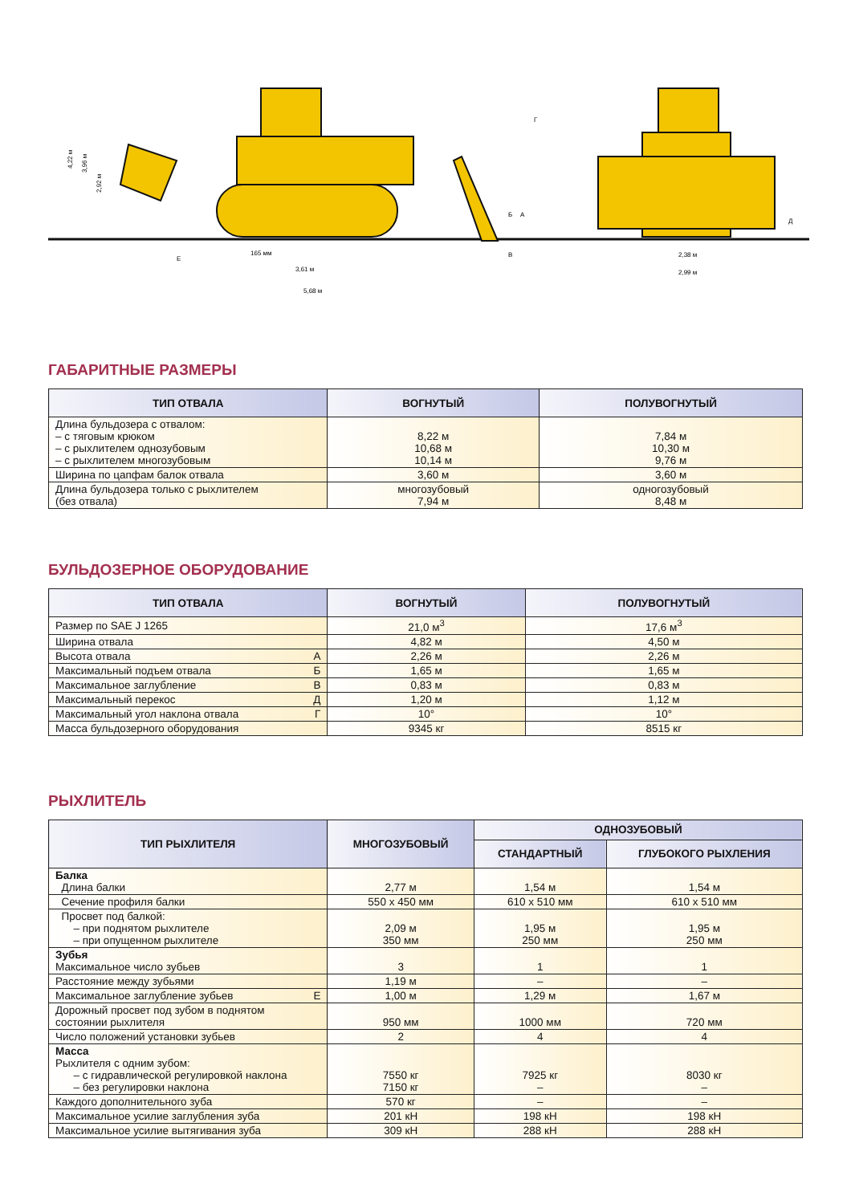4,22 м
3,96 м
2,92 м
Е
165 мм
3,61 м
5,68 м
Б
А
В
Г
Д
2,38 м
2,99 м
ГАБАРИТНЫЕ РАЗМЕРЫ
| ТИП ОТВАЛА | ВОГНУТЫЙ | ПОЛУВОГНУТЫЙ |
| --- | --- | --- |
| Длина бульдозера с отвалом: – с тяговым крюком – с рыхлителем однозубовым – с рыхлителем многозубовым | 8,22 м 10,68 м 10,14 м | 7,84 м 10,30 м 9,76 м |
| Ширина по цапфам балок отвала | 3,60 м | 3,60 м |
| Длина бульдозера только с рыхлителем (без отвала) | многозубовый 7,94 м | одногозубовый 8,48 м |
БУЛЬДОЗЕРНОЕ ОБОРУДОВАНИЕ
| ТИП ОТВАЛА | ВОГНУТЫЙ | ПОЛУВОГНУТЫЙ |
| --- | --- | --- |
| Размер по SAE J 1265 | 21,0 м<sup>3</sup> | 17,6 м<sup>3</sup> |
| Ширина отвала | 4,82 м | 4,50 м |
| Высота отвала А | 2,26 м | 2,26 м |
| Максимальный подъем отвала Б | 1,65 м | 1,65 м |
| Максимальное заглубление В | 0,83 м | 0,83 м |
| Максимальный перекос Д | 1,20 м | 1,12 м |
| Максимальный угол наклона отвала Г | 10° | 10° |
| Масса бульдозерного оборудования | 9345 кг | 8515 кг |
РЫХЛИТЕЛЬ
| ТИП РЫХЛИТЕЛЯ | МНОГОЗУБОВЫЙ | ОДНОЗУБОВЫЙ | |
| --- | --- | --- | --- |
| | | СТАНДАРТНЫЙ | ГЛУБОКОГО РЫХЛЕНИЯ |
| Балка Длина балки | 2,77 м | 1,54 м | 1,54 м |
| Сечение профиля балки | 550 x 450 мм | 610 x 510 мм | 610 x 510 мм |
| Просвет под балкой: – при поднятом рыхлителе – при опущенном рыхлителе | 2,09 м 350 мм | 1,95 м 250 мм | 1,95 м 250 мм |
| Зубья Максимальное число зубьев | 3 | 1 | 1 |
| Расстояние между зубьями | 1,19 м | – | – |
| Максимальное заглубление зубьев Е | 1,00 м | 1,29 м | 1,67 м |
| Дорожный просвет под зубом в поднятом состоянии рыхлителя | 950 мм | 1000 мм | 720 мм |
| Число положений установки зубьев | 2 | 4 | 4 |
| Масса Рыхлителя с одним зубом: – с гидравлической регулировкой наклона – без регулировки наклона | 7550 кг 7150 кг | 7925 кг – | 8030 кг – |
| Каждого дополнительного зуба | 570 кг | – | – |
| Максимальное усилие заглубления зуба | 201 кН | 198 кН | 198 кН |
| Максимальное усилие вытягивания зуба | 309 кН | 288 кН | 288 кН |